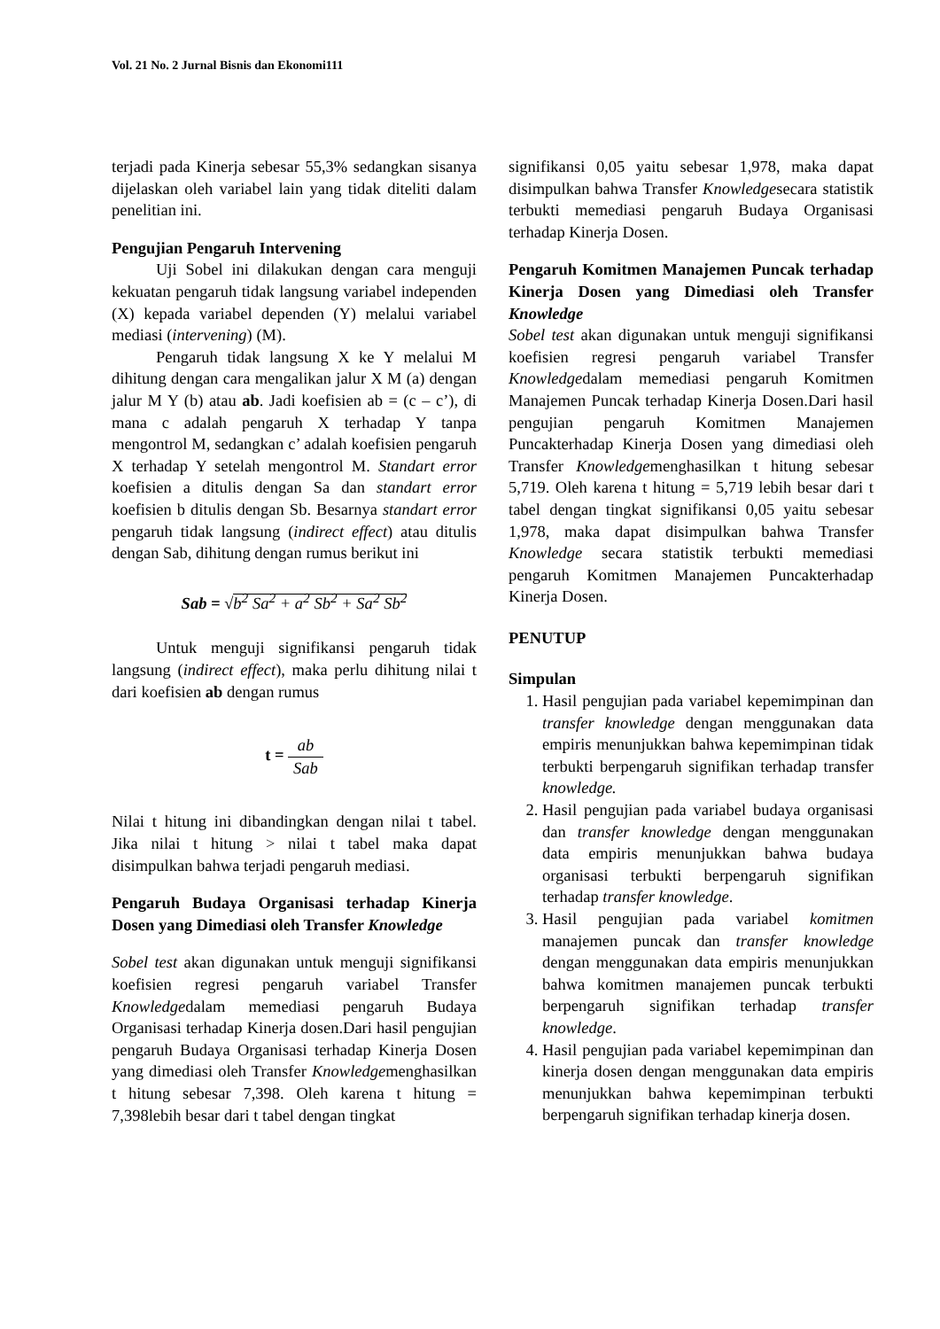Vol. 21 No. 2 Jurnal Bisnis dan Ekonomi111
terjadi pada Kinerja sebesar 55,3% sedangkan sisanya dijelaskan oleh variabel lain yang tidak diteliti dalam penelitian ini.
Pengujian Pengaruh Intervening
Uji Sobel ini dilakukan dengan cara menguji kekuatan pengaruh tidak langsung variabel independen (X) kepada variabel dependen (Y) melalui variabel mediasi (intervening) (M).
Pengaruh tidak langsung X ke Y melalui M dihitung dengan cara mengalikan jalur X M (a) dengan jalur M Y (b) atau ab. Jadi koefisien ab = (c – c’), di mana c adalah pengaruh X terhadap Y tanpa mengontrol M, sedangkan c’ adalah koefisien pengaruh X terhadap Y setelah mengontrol M. Standart error koefisien a ditulis dengan Sa dan standart error koefisien b ditulis dengan Sb. Besarnya standart error pengaruh tidak langsung (indirect effect) atau ditulis dengan Sab, dihitung dengan rumus berikut ini
Sab = √b<sup>2</sup> Sa<sup>2</sup> + a<sup>2</sup> Sb<sup>2</sup> + Sa<sup>2</sup> Sb<sup>2</sup>
Untuk menguji signifikansi pengaruh tidak langsung (indirect effect), maka perlu dihitung nilai t dari koefisien ab dengan rumus
t = ab Sab
Nilai t hitung ini dibandingkan dengan nilai t tabel. Jika nilai t hitung > nilai t tabel maka dapat disimpulkan bahwa terjadi pengaruh mediasi.
Pengaruh Budaya Organisasi terhadap Kinerja Dosen yang Dimediasi oleh Transfer Knowledge
Sobel test akan digunakan untuk menguji signifikansi koefisien regresi pengaruh variabel Transfer Knowledgedalam memediasi pengaruh Budaya Organisasi terhadap Kinerja dosen.Dari hasil pengujian pengaruh Budaya Organisasi terhadap Kinerja Dosen yang dimediasi oleh Transfer Knowledgemenghasilkan t hitung sebesar 7,398. Oleh karena t hitung = 7,398lebih besar dari t tabel dengan tingkat
signifikansi 0,05 yaitu sebesar 1,978, maka dapat disimpulkan bahwa Transfer Knowledgesecara statistik terbukti memediasi pengaruh Budaya Organisasi terhadap Kinerja Dosen.
Pengaruh Komitmen Manajemen Puncak terhadap Kinerja Dosen yang Dimediasi oleh Transfer Knowledge
Sobel test akan digunakan untuk menguji signifikansi koefisien regresi pengaruh variabel Transfer Knowledgedalam memediasi pengaruh Komitmen Manajemen Puncak terhadap Kinerja Dosen.Dari hasil pengujian pengaruh Komitmen Manajemen Puncakterhadap Kinerja Dosen yang dimediasi oleh Transfer Knowledgemenghasilkan t hitung sebesar 5,719. Oleh karena t hitung = 5,719 lebih besar dari t tabel dengan tingkat signifikansi 0,05 yaitu sebesar 1,978, maka dapat disimpulkan bahwa Transfer Knowledge secara statistik terbukti memediasi pengaruh Komitmen Manajemen Puncakterhadap Kinerja Dosen.
PENUTUP
Simpulan
1. Hasil pengujian pada variabel kepemimpinan dan transfer knowledge dengan menggunakan data empiris menunjukkan bahwa kepemimpinan tidak terbukti berpengaruh signifikan terhadap transfer knowledge.
2. Hasil pengujian pada variabel budaya organisasi dan transfer knowledge dengan menggunakan data empiris menunjukkan bahwa budaya organisasi terbukti berpengaruh signifikan terhadap transfer knowledge.
3. Hasil pengujian pada variabel komitmen manajemen puncak dan transfer knowledge dengan menggunakan data empiris menunjukkan bahwa komitmen manajemen puncak terbukti berpengaruh signifikan terhadap transfer knowledge.
4. Hasil pengujian pada variabel kepemimpinan dan kinerja dosen dengan menggunakan data empiris menunjukkan bahwa kepemimpinan terbukti berpengaruh signifikan terhadap kinerja dosen.